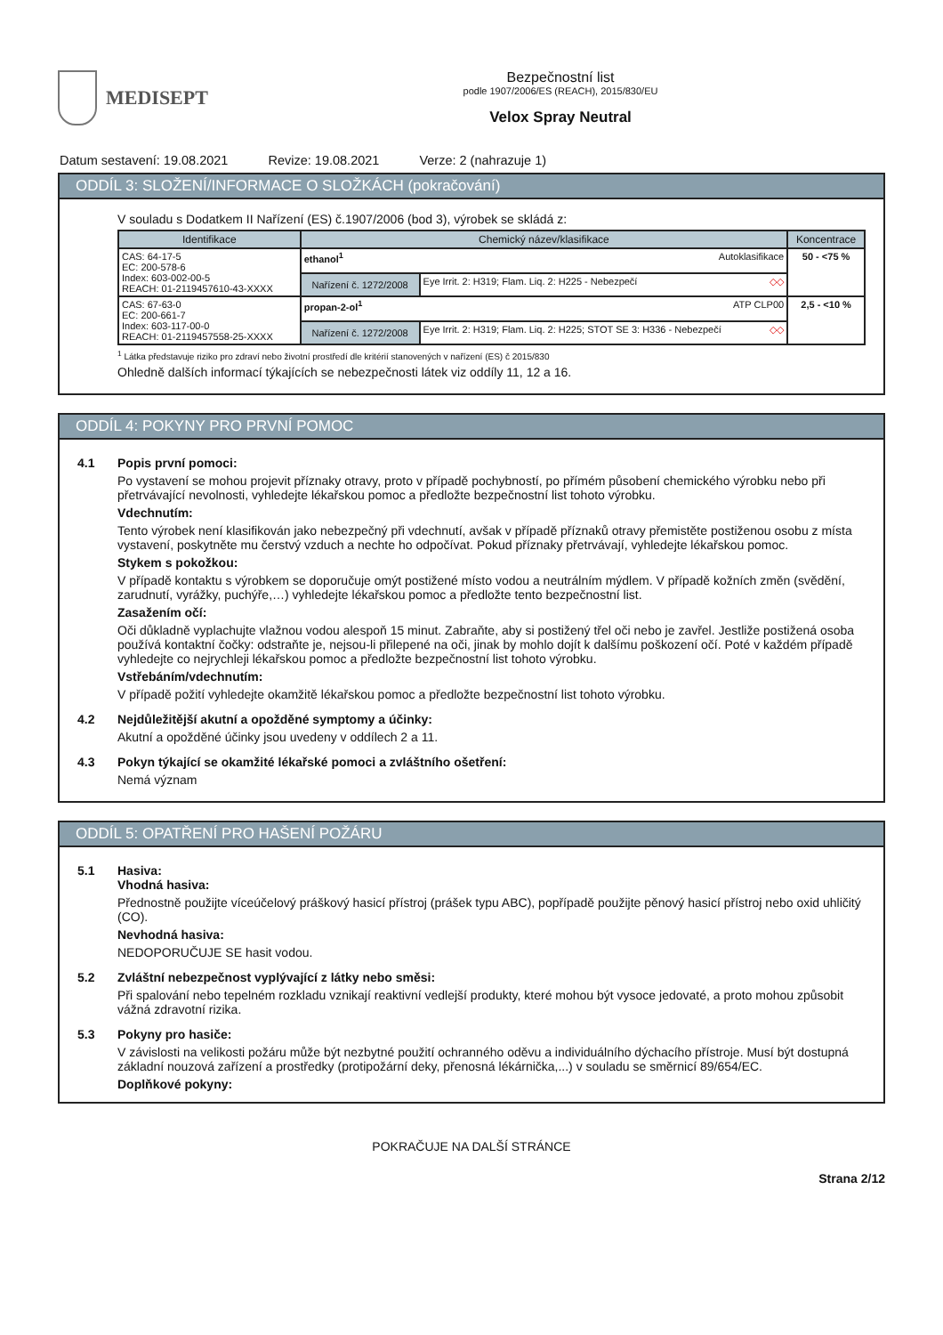MEDISEPT
Bezpečnostní list
podle 1907/2006/ES (REACH), 2015/830/EU
Velox Spray Neutral
Datum sestavení: 19.08.2021 Revize: 19.08.2021 Verze: 2 (nahrazuje 1)
ODDÍL 3: SLOŽENÍ/INFORMACE O SLOŽKÁCH (pokračování)
V souladu s Dodatkem II Nařízení (ES) č.1907/2006 (bod 3), výrobek se skládá z:
| Identifikace | Chemický název/klasifikace | | Koncentrace |
| --- | --- | --- | --- |
| CAS: 64-17-5 EC: 200-578-6 Index: 603-002-00-5 REACH: 01-2119457610-43-XXXX | ethanol<sup>1</sup> Autoklasifikace | | 50 - <75 % |
| | Nařízení č. 1272/2008 | Eye Irrit. 2: H319; Flam. Liq. 2: H225 - Nebezpečí ◇◇ | |
| CAS: 67-63-0 EC: 200-661-7 Index: 603-117-00-0 REACH: 01-2119457558-25-XXXX | propan-2-ol<sup>1</sup> ATP CLP00 | | 2,5 - <10 % |
| | Nařízení č. 1272/2008 | Eye Irrit. 2: H319; Flam. Liq. 2: H225; STOT SE 3: H336 - Nebezpečí ◇◇ | |
<sup>1</sup> Látka představuje riziko pro zdraví nebo životní prostředí dle kritérií stanovených v nařízení (ES) č 2015/830
Ohledně dalších informací týkajících se nebezpečnosti látek viz oddíly 11, 12 a 16.
ODDÍL 4: POKYNY PRO PRVNÍ POMOC
4.1 Popis první pomoci:
Po vystavení se mohou projevit příznaky otravy, proto v případě pochybností, po přímém působení chemického výrobku nebo při přetrvávající nevolnosti, vyhledejte lékařskou pomoc a předložte bezpečnostní list tohoto výrobku.
Vdechnutím:
Tento výrobek není klasifikován jako nebezpečný při vdechnutí, avšak v případě příznaků otravy přemistěte postiženou osobu z místa vystavení, poskytněte mu čerstvý vzduch a nechte ho odpočívat. Pokud příznaky přetrvávají, vyhledejte lékařskou pomoc.
Stykem s pokožkou:
V případě kontaktu s výrobkem se doporučuje omýt postižené místo vodou a neutrálním mýdlem. V případě kožních změn (svědění, zarudnutí, vyrážky, puchýře,…) vyhledejte lékařskou pomoc a předložte tento bezpečnostní list.
Zasažením očí:
Oči důkladně vyplachujte vlažnou vodou alespoň 15 minut. Zabraňte, aby si postižený třel oči nebo je zavřel. Jestliže postižená osoba používá kontaktní čočky: odstraňte je, nejsou-li přilepené na oči, jinak by mohlo dojít k dalšímu poškození očí. Poté v každém případě vyhledejte co nejrychleji lékařskou pomoc a předložte bezpečnostní list tohoto výrobku.
Vstřebáním/vdechnutím:
V případě požití vyhledejte okamžitě lékařskou pomoc a předložte bezpečnostní list tohoto výrobku.
4.2 Nejdůležitější akutní a opožděné symptomy a účinky:
Akutní a opožděné účinky jsou uvedeny v oddílech 2 a 11.
4.3 Pokyn týkající se okamžité lékařské pomoci a zvláštního ošetření:
Nemá význam
ODDÍL 5: OPATŘENÍ PRO HAŠENÍ POŽÁRU
5.1 Hasiva:
Vhodná hasiva:
Přednostně použijte víceúčelový práškový hasicí přístroj (prášek typu ABC), popřípadě použijte pěnový hasicí přístroj nebo oxid uhličitý (CO).
Nevhodná hasiva:
NEDOPORUČUJE SE hasit vodou.
5.2 Zvláštní nebezpečnost vyplývající z látky nebo směsi:
Při spalování nebo tepelném rozkladu vznikají reaktivní vedlejší produkty, které mohou být vysoce jedovaté, a proto mohou způsobit vážná zdravotní rizika.
5.3 Pokyny pro hasiče:
V závislosti na velikosti požáru může být nezbytné použití ochranného oděvu a individuálního dýchacího přístroje. Musí být dostupná základní nouzová zařízení a prostředky (protipožární deky, přenosná lékárnička,...) v souladu se směrnicí 89/654/EC.
Doplňkové pokyny:
POKRAČUJE NA DALŠÍ STRÁNCE
Strana 2/12